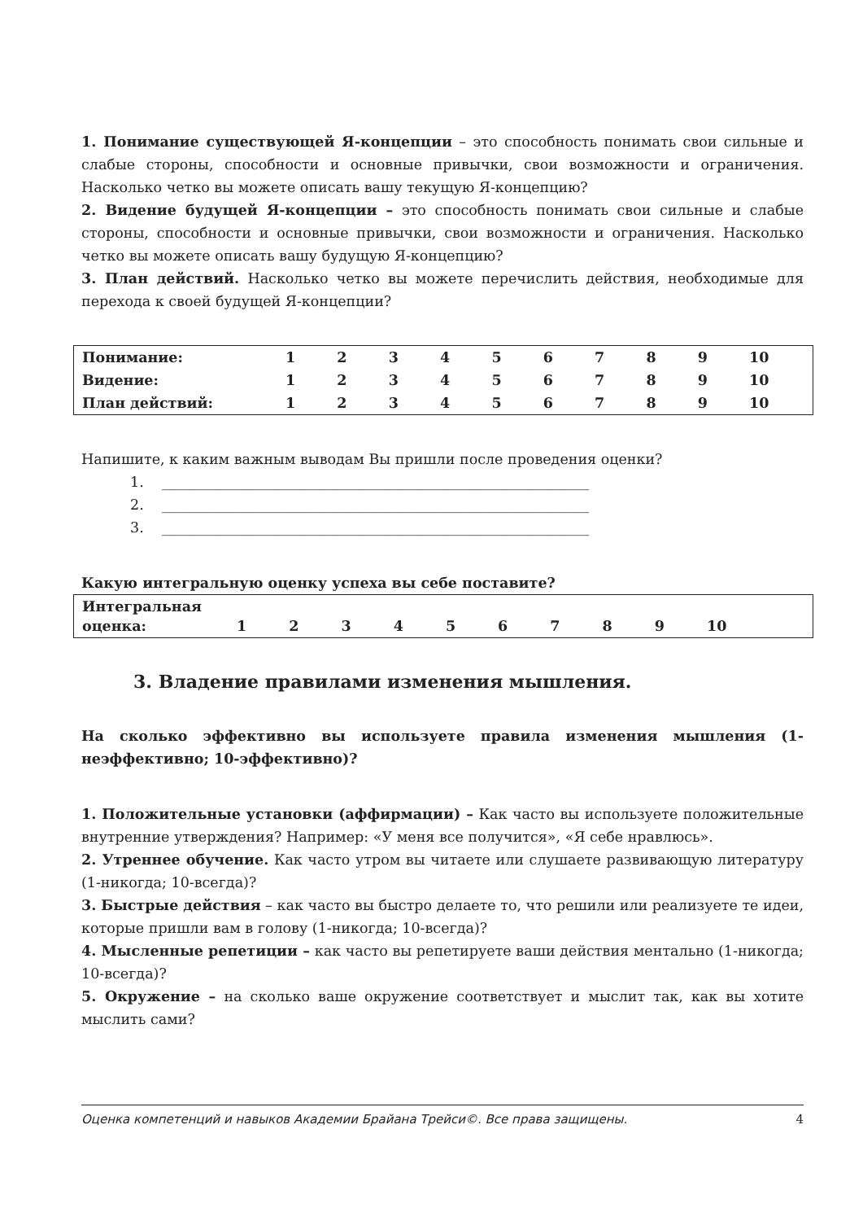1. Понимание существующей Я-концепции – это способность понимать свои сильные и слабые стороны, способности и основные привычки, свои возможности и ограничения. Насколько четко вы можете описать вашу текущую Я-концепцию?
2. Видение будущей Я-концепции – это способность понимать свои сильные и слабые стороны, способности и основные привычки, свои возможности и ограничения. Насколько четко вы можете описать вашу будущую Я-концепцию?
3. План действий. Насколько четко вы можете перечислить действия, необходимые для перехода к своей будущей Я-концепции?
| Понимание: | 1 | 2 | 3 | 4 | 5 | 6 | 7 | 8 | 9 | 10 |
| Видение: | 1 | 2 | 3 | 4 | 5 | 6 | 7 | 8 | 9 | 10 |
| План действий: | 1 | 2 | 3 | 4 | 5 | 6 | 7 | 8 | 9 | 10 |
Напишите, к каким важным выводам Вы пришли после проведения оценки?
1. ____________________________________________________________
2. ____________________________________________________________
3. ____________________________________________________________
Какую интегральную оценку успеха вы себе поставите?
| Интегральная оценка: | 1 | 2 | 3 | 4 | 5 | 6 | 7 | 8 | 9 | 10 |
3. Владение правилами изменения мышления.
На сколько эффективно вы используете правила изменения мышления (1-неэффективно; 10-эффективно)?
1. Положительные установки (аффирмации) – Как часто вы используете положительные внутренние утверждения? Например: «У меня все получится», «Я себе нравлюсь».
2. Утреннее обучение. Как часто утром вы читаете или слушаете развивающую литературу (1-никогда; 10-всегда)?
3. Быстрые действия – как часто вы быстро делаете то, что решили или реализуете те идеи, которые пришли вам в голову (1-никогда; 10-всегда)?
4. Мысленные репетиции – как часто вы репетируете ваши действия ментально (1-никогда; 10-всегда)?
5. Окружение – на сколько ваше окружение соответствует и мыслит так, как вы хотите мыслить сами?
Оценка компетенций и навыков Академии Брайана Трейси©. Все права защищены. 4